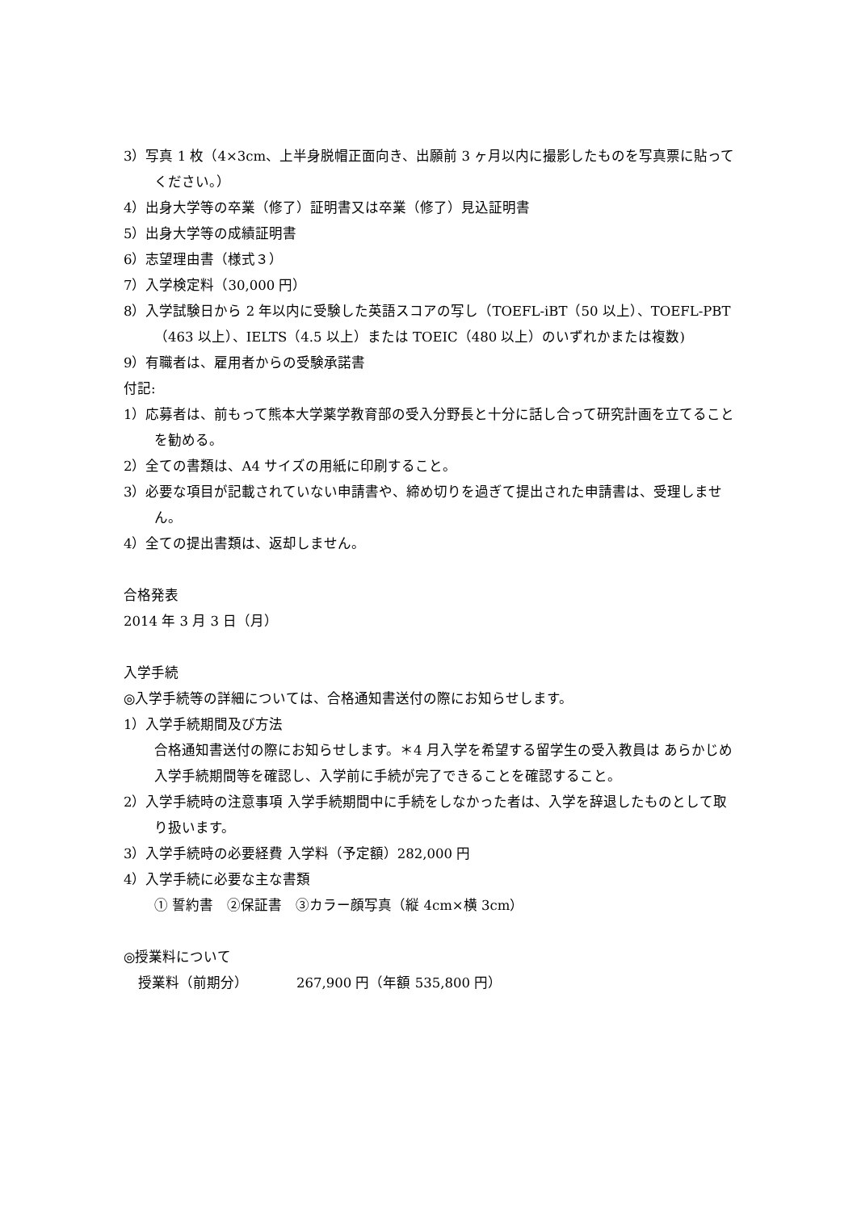3）写真 1 枚（4×3cm、上半身脱帽正面向き、出願前 3 ヶ月以内に撮影したものを写真票に貼ってください。）
4）出身大学等の卒業（修了）証明書又は卒業（修了）見込証明書
5）出身大学等の成績証明書
6）志望理由書（様式３）
7）入学検定料（30,000 円）
8）入学試験日から 2 年以内に受験した英語スコアの写し（TOEFL-iBT（50 以上）、TOEFL-PBT（463 以上）、IELTS（4.5 以上）または TOEIC（480 以上）のいずれかまたは複数)
9）有職者は、雇用者からの受験承諾書
付記:
1）応募者は、前もって熊本大学薬学教育部の受入分野長と十分に話し合って研究計画を立てることを勧める。
2）全ての書類は、A4 サイズの用紙に印刷すること。
3）必要な項目が記載されていない申請書や、締め切りを過ぎて提出された申請書は、受理しません。
4）全ての提出書類は、返却しません。
合格発表
2014 年 3 月 3 日（月）
入学手続
◎入学手続等の詳細については、合格通知書送付の際にお知らせします。
1）入学手続期間及び方法
合格通知書送付の際にお知らせします。＊4 月入学を希望する留学生の受入教員は あらかじめ入学手続期間等を確認し、入学前に手続が完了できることを確認すること。
2）入学手続時の注意事項 入学手続期間中に手続をしなかった者は、入学を辞退したものとして取り扱います。
3）入学手続時の必要経費 入学料（予定額）282,000 円
4）入学手続に必要な主な書類
① 誓約書　②保証書　③カラー顔写真（縦 4cm×横 3cm）
◎授業料について
授業料（前期分） 267,900 円（年額 535,800 円）